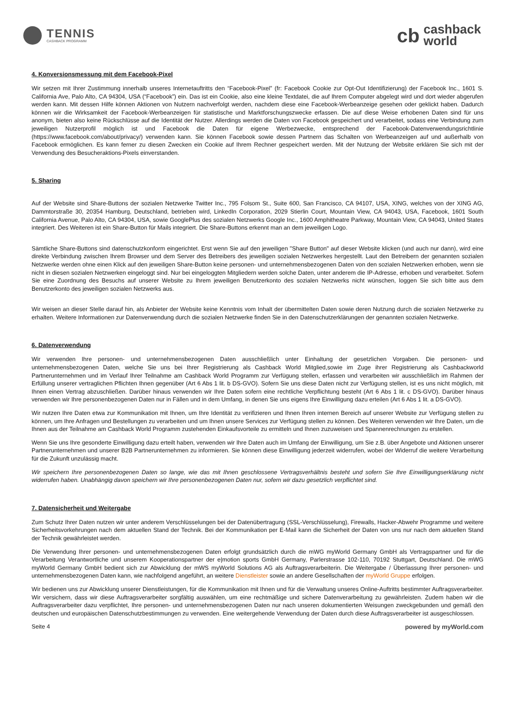TENNIS
CASHBACK PROGRAMM
cb cashback
world
4. Konversionsmessung mit dem Facebook-Pixel
Wir setzen mit Ihrer Zustimmung innerhalb unseres Internetauftritts den “Facebook-Pixel” (fr: Facebook Cookie zur Opt-Out Identifizierung) der Facebook Inc., 1601 S. California Ave, Palo Alto, CA 94304, USA (“Facebook”) ein. Das ist ein Cookie, also eine kleine Textdatei, die auf Ihrem Computer abgelegt wird und dort wieder abgerufen werden kann. Mit dessen Hilfe können Aktionen von Nutzern nachverfolgt werden, nachdem diese eine Facebook-Werbeanzeige gesehen oder geklickt haben. Dadurch können wir die Wirksamkeit der Facebook-Werbeanzeigen für statistische und Marktforschungszwecke erfassen. Die auf diese Weise erhobenen Daten sind für uns anonym, bieten also keine Rückschlüsse auf die Identität der Nutzer. Allerdings werden die Daten von Facebook gespeichert und verarbeitet, sodass eine Verbindung zum jeweiligen Nutzerprofil möglich ist und Facebook die Daten für eigene Werbezwecke, entsprechend der Facebook-Datenverwendungsrichtlinie (https://www.facebook.com/about/privacy/) verwenden kann. Sie können Facebook sowie dessen Partnern das Schalten von Werbeanzeigen auf und außerhalb von Facebook ermöglichen. Es kann ferner zu diesen Zwecken ein Cookie auf Ihrem Rechner gespeichert werden. Mit der Nutzung der Website erklären Sie sich mit der Verwendung des Besucheraktions-Pixels einverstanden.
5. Sharing
Auf der Website sind Share-Buttons der sozialen Netzwerke Twitter Inc., 795 Folsom St., Suite 600, San Francisco, CA 94107, USA, XING, welches von der XING AG, Dammtorstraße 30, 20354 Hamburg, Deutschland, betrieben wird, LinkedIn Corporation, 2029 Stierlin Court, Mountain View, CA 94043, USA, Facebook, 1601 South California Avenue, Palo Alto, CA 94304, USA, sowie GooglePlus des sozialen Netzwerks Google Inc., 1600 Amphitheatre Parkway, Mountain View, CA 94043, United States integriert. Des Weiteren ist ein Share-Button für Mails integriert. Die Share-Buttons erkennt man an dem jeweiligen Logo.
Sämtliche Share-Buttons sind datenschutzkonform eingerichtet. Erst wenn Sie auf den jeweiligen "Share Button" auf dieser Website klicken (und auch nur dann), wird eine direkte Verbindung zwischen Ihrem Browser und dem Server des Betreibers des jeweiligen sozialen Netzwerkes hergestellt. Laut den Betreibern der genannten sozialen Netzwerke werden ohne einen Klick auf den jeweiligen Share-Button keine personen- und unternehmensbezogenen Daten von den sozialen Netzwerken erhoben, wenn sie nicht in diesen sozialen Netzwerken eingeloggt sind. Nur bei eingeloggten Mitgliedern werden solche Daten, unter anderem die IP-Adresse, erhoben und verarbeitet. Sofern Sie eine Zuordnung des Besuchs auf unserer Website zu Ihrem jeweiligen Benutzerkonto des sozialen Netzwerks nicht wünschen, loggen Sie sich bitte aus dem Benutzerkonto des jeweiligen sozialen Netzwerks aus.
Wir weisen an dieser Stelle darauf hin, als Anbieter der Website keine Kenntnis vom Inhalt der übermittelten Daten sowie deren Nutzung durch die sozialen Netzwerke zu erhalten. Weitere Informationen zur Datenverwendung durch die sozialen Netzwerke finden Sie in den Datenschutzerklärungen der genannten sozialen Netzwerke.
6. Datenverwendung
Wir verwenden Ihre personen- und unternehmensbezogenen Daten ausschließlich unter Einhaltung der gesetzlichen Vorgaben. Die personen- und unternehmensbezogenen Daten, welche Sie uns bei Ihrer Registrierung als Cashback World Mitglied,sowie im Zuge ihrer Registrierung als Cashbackworld Partnerunternehmen und im Verlauf Ihrer Teilnahme am Cashback World Programm zur Verfügung stellen, erfassen und verarbeiten wir ausschließlich im Rahmen der Erfüllung unserer vertraglichen Pflichten Ihnen gegenüber (Art 6 Abs 1 lit. b DS-GVO). Sofern Sie uns diese Daten nicht zur Verfügung stellen, ist es uns nicht möglich, mit Ihnen einen Vertrag abzuschließen. Darüber hinaus verwenden wir Ihre Daten sofern eine rechtliche Verpflichtung besteht (Art 6 Abs 1 lit. c DS-GVO). Darüber hinaus verwenden wir Ihre personenbezogenen Daten nur in Fällen und in dem Umfang, in denen Sie uns eigens Ihre Einwilligung dazu erteilen (Art 6 Abs 1 lit. a DS-GVO).
Wir nutzen Ihre Daten etwa zur Kommunikation mit Ihnen, um Ihre Identität zu verifizieren und Ihnen Ihren internen Bereich auf unserer Website zur Verfügung stellen zu können, um Ihre Anfragen und Bestellungen zu verarbeiten und um Ihnen unsere Services zur Verfügung stellen zu können. Des Weiteren verwenden wir Ihre Daten, um die Ihnen aus der Teilnahme am Cashback World Programm zustehenden Einkaufsvorteile zu ermitteln und Ihnen zuzuweisen und Spannenrechnungen zu erstellen.
Wenn Sie uns Ihre gesonderte Einwilligung dazu erteilt haben, verwenden wir Ihre Daten auch im Umfang der Einwilligung, um Sie z.B. über Angebote und Aktionen unserer Partnerunternehmen und unserer B2B Partnerunternehmen zu informieren. Sie können diese Einwilligung jederzeit widerrufen, wobei der Widerruf die weitere Verarbeitung für die Zukunft unzulässig macht.
Wir speichern Ihre personenbezogenen Daten so lange, wie das mit Ihnen geschlossene Vertragsverhältnis besteht und sofern Sie Ihre Einwilligungserklärung nicht widerrufen haben. Unabhängig davon speichern wir Ihre personenbezogenen Daten nur, sofern wir dazu gesetzlich verpflichtet sind.
7. Datensicherheit und Weitergabe
Zum Schutz Ihrer Daten nutzen wir unter anderem Verschlüsselungen bei der Datenübertragung (SSL-Verschlüsselung), Firewalls, Hacker-Abwehr Programme und weitere Sicherheitsvorkehrungen nach dem aktuellen Stand der Technik. Bei der Kommunikation per E-Mail kann die Sicherheit der Daten von uns nur nach dem aktuellen Stand der Technik gewährleistet werden.
Die Verwendung Ihrer personen- und unternehmensbezogenen Daten erfolgt grundsätzlich durch die mWG myWorld Germany GmbH als Vertragspartner und für die Verarbeitung Verantwortliche und unserem Kooperationspartner der e|motion sports GmbH Germany, Parlerstrasse 102-110, 70192 Stuttgart, Deutschland. Die mWG myWorld Germany GmbH bedient sich zur Abwicklung der mWS myWorld Solutions AG als Auftragsverarbeiterin. Die Weitergabe / Überlassung Ihrer personen- und unternehmensbezogenen Daten kann, wie nachfolgend angeführt, an weitere Dienstleister sowie an andere Gesellschaften der myWorld Gruppe erfolgen.
Wir bedienen uns zur Abwicklung unserer Dienstleistungen, für die Kommunikation mit Ihnen und für die Verwaltung unseres Online-Auftritts bestimmter Auftragsverarbeiter. Wir versichern, dass wir diese Auftragsverarbeiter sorgfältig auswählen, um eine rechtmäßige und sichere Datenverarbeitung zu gewährleisten. Zudem haben wir die Auftragsverarbeiter dazu verpflichtet, Ihre personen- und unternehmensbezogenen Daten nur nach unseren dokumentierten Weisungen zweckgebunden und gemäß den deutschen und europäischen Datenschutzbestimmungen zu verwenden. Eine weitergehende Verwendung der Daten durch diese Auftragsverarbeiter ist ausgeschlossen.
Seite 4 powered by myWorld.com